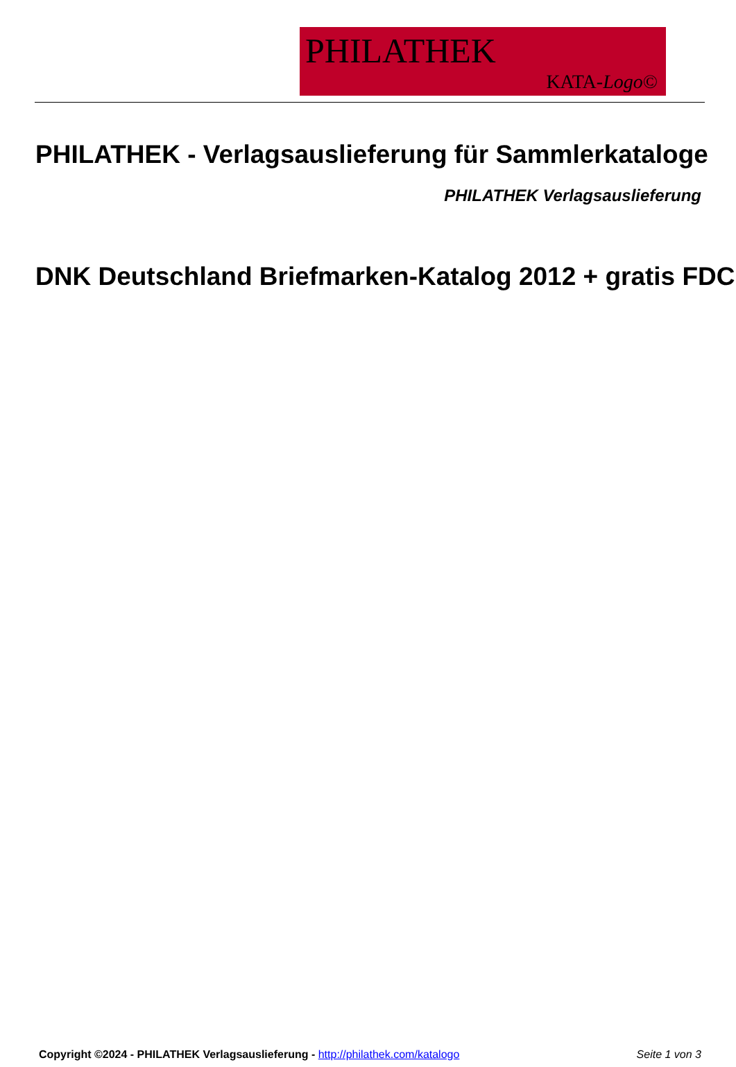PHILATHEK
KATA-Logo©
PHILATHEK - Verlagsauslieferung für Sammlerkataloge
PHILATHEK Verlagsauslieferung
DNK Deutschland Briefmarken-Katalog 2012 + gratis FDC
Copyright ©2024 - PHILATHEK Verlagsauslieferung - http://philathek.com/katalogo Seite 1 von 3